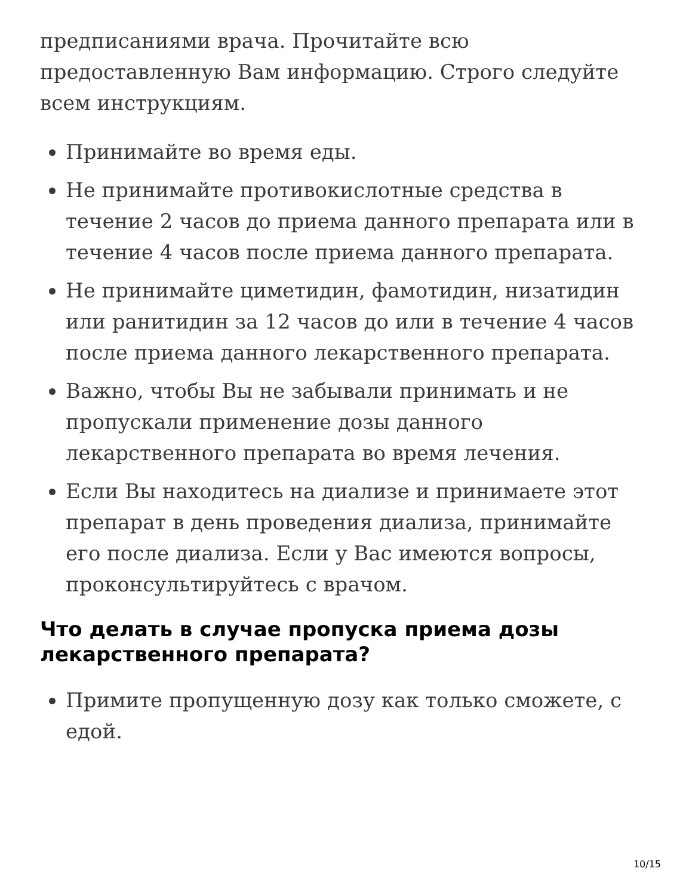предписаниями врача. Прочитайте всю предоставленную Вам информацию. Строго следуйте всем инструкциям.
Принимайте во время еды.
Не принимайте противокислотные средства в течение 2 часов до приема данного препарата или в течение 4 часов после приема данного препарата.
Не принимайте циметидин, фамотидин, низатидин или ранитидин за 12 часов до или в течение 4 часов после приема данного лекарственного препарата.
Важно, чтобы Вы не забывали принимать и не пропускали применение дозы данного лекарственного препарата во время лечения.
Если Вы находитесь на диализе и принимаете этот препарат в день проведения диализа, принимайте его после диализа. Если у Вас имеются вопросы, проконсультируйтесь с врачом.
Что делать в случае пропуска приема дозы лекарственного препарата?
Примите пропущенную дозу как только сможете, с едой.
10/15